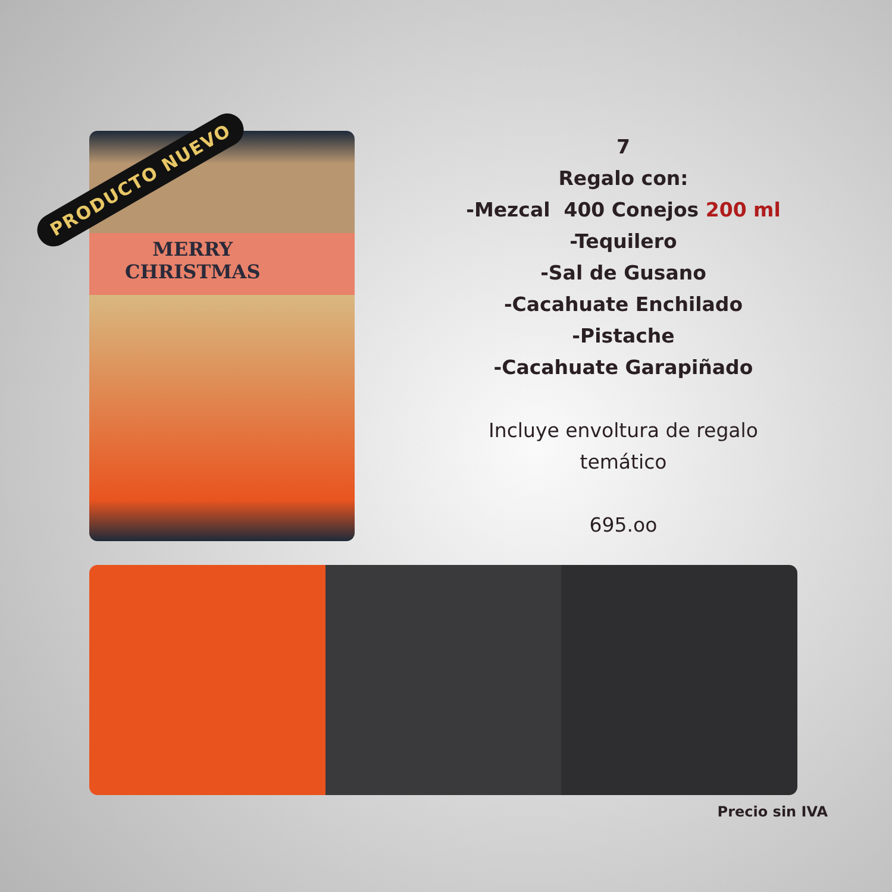PRODUCTO NUEVO
MERRY
CHRISTMAS
7
Regalo con:
-Mezcal 400 Conejos 200 ml
-Tequilero
-Sal de Gusano
-Cacahuate Enchilado
-Pistache
-Cacahuate Garapiñado
Incluye envoltura de regalo
temático
695.oo
Precio sin IVA